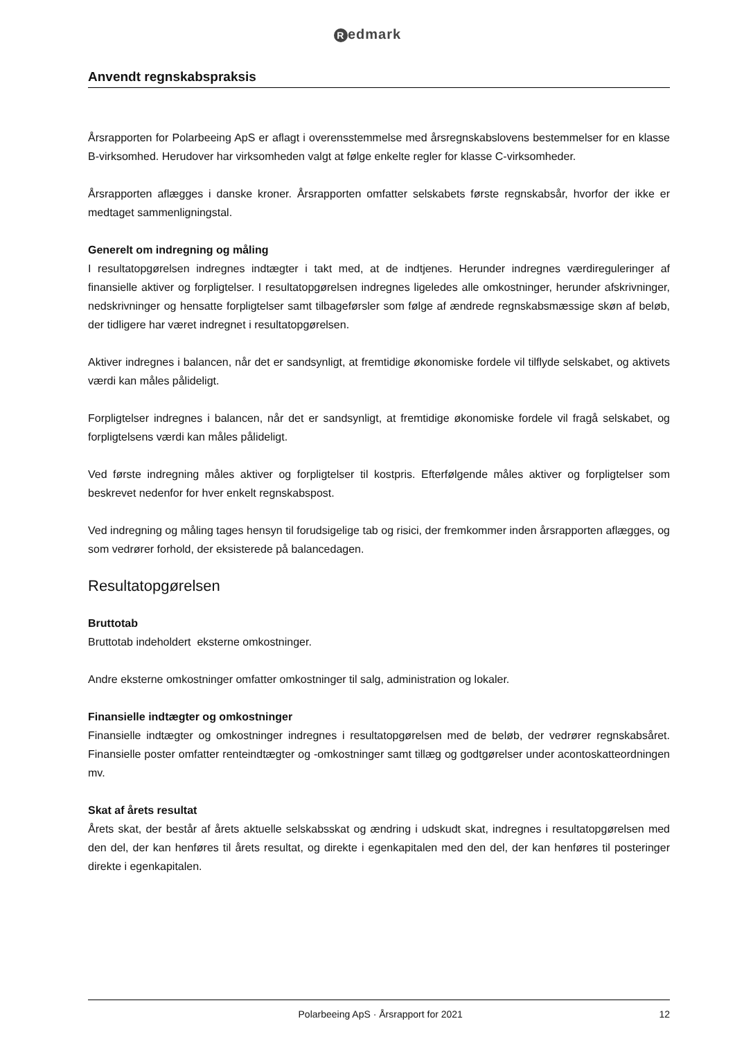Redmark
Anvendt regnskabspraksis
Årsrapporten for Polarbeeing ApS er aflagt i overensstemmelse med årsregnskabslovens bestemmelser for en klasse B-virksomhed. Herudover har virksomheden valgt at følge enkelte regler for klasse C-virksomheder.
Årsrapporten aflægges i danske kroner. Årsrapporten omfatter selskabets første regnskabsår, hvorfor der ikke er medtaget sammenligningstal.
Generelt om indregning og måling
I resultatopgørelsen indregnes indtægter i takt med, at de indtjenes. Herunder indregnes værdireguleringer af finansielle aktiver og forpligtelser. I resultatopgørelsen indregnes ligeledes alle omkostninger, herunder afskrivninger, nedskrivninger og hensatte forpligtelser samt tilbageførsler som følge af ændrede regnskabsmæssige skøn af beløb, der tidligere har været indregnet i resultatopgørelsen.
Aktiver indregnes i balancen, når det er sandsynligt, at fremtidige økonomiske fordele vil tilflyde selskabet, og aktivets værdi kan måles pålideligt.
Forpligtelser indregnes i balancen, når det er sandsynligt, at fremtidige økonomiske fordele vil fragå selskabet, og forpligtelsens værdi kan måles pålideligt.
Ved første indregning måles aktiver og forpligtelser til kostpris. Efterfølgende måles aktiver og forpligtelser som beskrevet nedenfor for hver enkelt regnskabspost.
Ved indregning og måling tages hensyn til forudsigelige tab og risici, der fremkommer inden årsrapporten aflægges, og som vedrører forhold, der eksisterede på balancedagen.
Resultatopgørelsen
Bruttotab
Bruttotab indeholdert eksterne omkostninger.
Andre eksterne omkostninger omfatter omkostninger til salg, administration og lokaler.
Finansielle indtægter og omkostninger
Finansielle indtægter og omkostninger indregnes i resultatopgørelsen med de beløb, der vedrører regnskabsåret. Finansielle poster omfatter renteindtægter og -omkostninger samt tillæg og godtgørelser under acontoskatteordningen mv.
Skat af årets resultat
Årets skat, der består af årets aktuelle selskabsskat og ændring i udskudt skat, indregnes i resultatopgørelsen med den del, der kan henføres til årets resultat, og direkte i egenkapitalen med den del, der kan henføres til posteringer direkte i egenkapitalen.
Polarbeeing ApS · Årsrapport for 2021
12